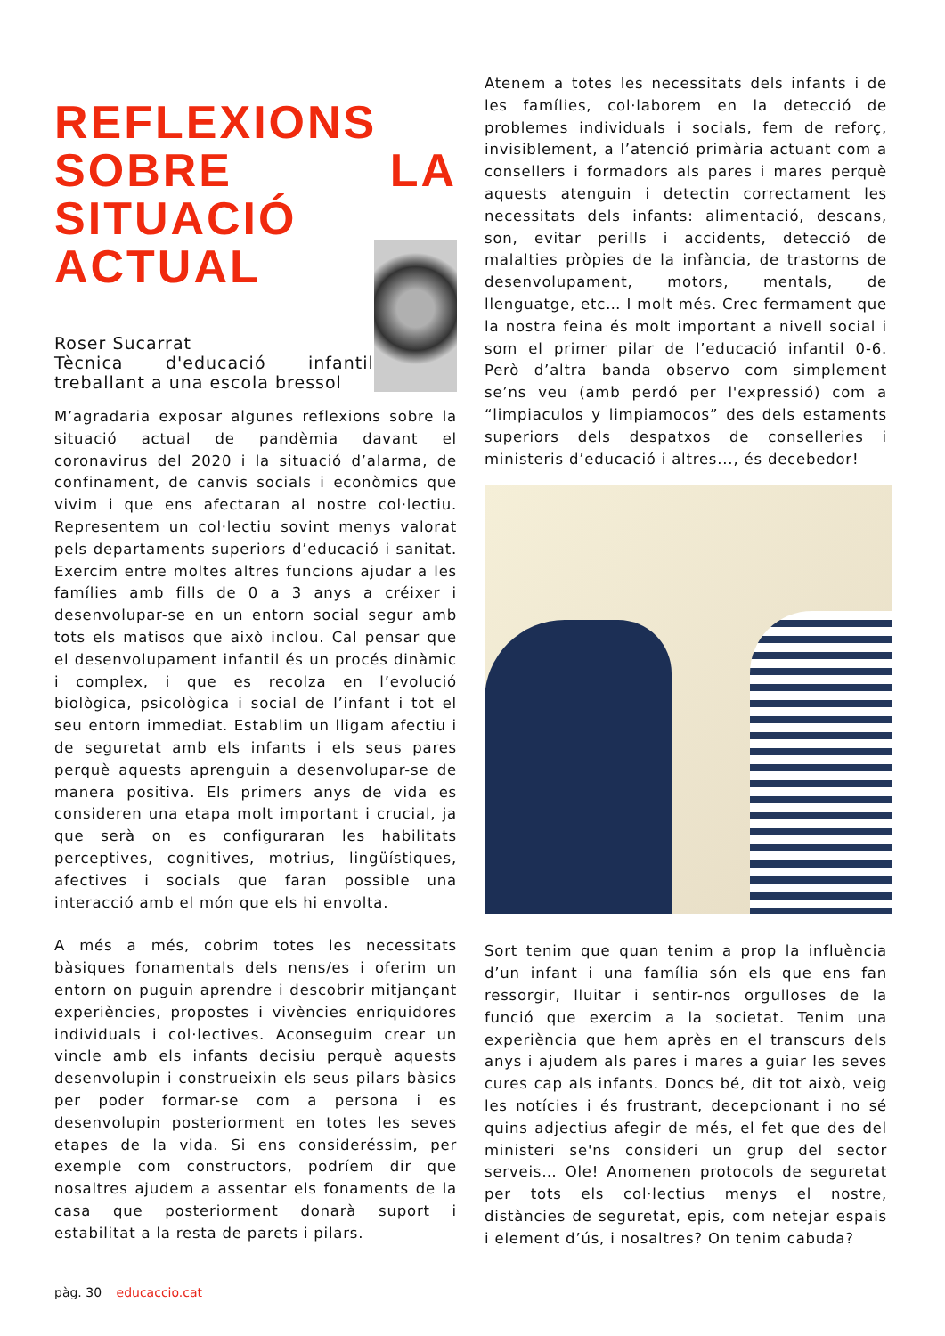REFLEXIONS SOBRE LA SITUACIÓ ACTUAL
Roser Sucarrat
Tècnica d'educació infantil treballant a una escola bressol
M’agradaria exposar algunes reflexions sobre la situació actual de pandèmia davant el coronavirus del 2020 i la situació d’alarma, de confinament, de canvis socials i econòmics que vivim i que ens afectaran al nostre col·lectiu. Representem un col·lectiu sovint menys valorat pels departaments superiors d’educació i sanitat. Exercim entre moltes altres funcions ajudar a les famílies amb fills de 0 a 3 anys a créixer i desenvolupar-se en un entorn social segur amb tots els matisos que això inclou. Cal pensar que el desenvolupament infantil és un procés dinàmic i complex, i que es recolza en l’evolució biològica, psicològica i social de l’infant i tot el seu entorn immediat. Establim un lligam afectiu i de seguretat amb els infants i els seus pares perquè aquests aprenguin a desenvolupar-se de manera positiva. Els primers anys de vida es consideren una etapa molt important i crucial, ja que serà on es configuraran les habilitats perceptives, cognitives, motrius, lingüístiques, afectives i socials que faran possible una interacció amb el món que els hi envolta.
A més a més, cobrim totes les necessitats bàsiques fonamentals dels nens/es i oferim un entorn on puguin aprendre i descobrir mitjançant experiències, propostes i vivències enriquidores individuals i col·lectives. Aconseguim crear un vincle amb els infants decisiu perquè aquests desenvolupin i construeixin els seus pilars bàsics per poder formar-se com a persona i es desenvolupin posteriorment en totes les seves etapes de la vida. Si ens consideréssim, per exemple com constructors, podríem dir que nosaltres ajudem a assentar els fonaments de la casa que posteriorment donarà suport i estabilitat a la resta de parets i pilars.
Atenem a totes les necessitats dels infants i de les famílies, col·laborem en la detecció de problemes individuals i socials, fem de reforç, invisiblement, a l’atenció primària actuant com a consellers i formadors als pares i mares perquè aquests atenguin i detectin correctament les necessitats dels infants: alimentació, descans, son, evitar perills i accidents, detecció de malalties pròpies de la infància, de trastorns de desenvolupament, motors, mentals, de llenguatge, etc… I molt més. Crec fermament que la nostra feina és molt important a nivell social i som el primer pilar de l’educació infantil 0-6. Però d’altra banda observo com simplement se’ns veu (amb perdó per l'expressió) com a “limpiaculos y limpiamocos” des dels estaments superiors dels despatxos de conselleries i ministeris d’educació i altres..., és decebedor!
Sort tenim que quan tenim a prop la influència d’un infant i una família són els que ens fan ressorgir, lluitar i sentir-nos orgulloses de la funció que exercim a la societat. Tenim una experiència que hem après en el transcurs dels anys i ajudem als pares i mares a guiar les seves cures cap als infants. Doncs bé, dit tot això, veig les notícies i és frustrant, decepcionant i no sé quins adjectius afegir de més, el fet que des del ministeri se'ns consideri un grup del sector serveis… Ole! Anomenen protocols de seguretat per tots els col·lectius menys el nostre, distàncies de seguretat, epis, com netejar espais i element d’ús, i nosaltres? On tenim cabuda?
pàg. 30 educaccio.cat